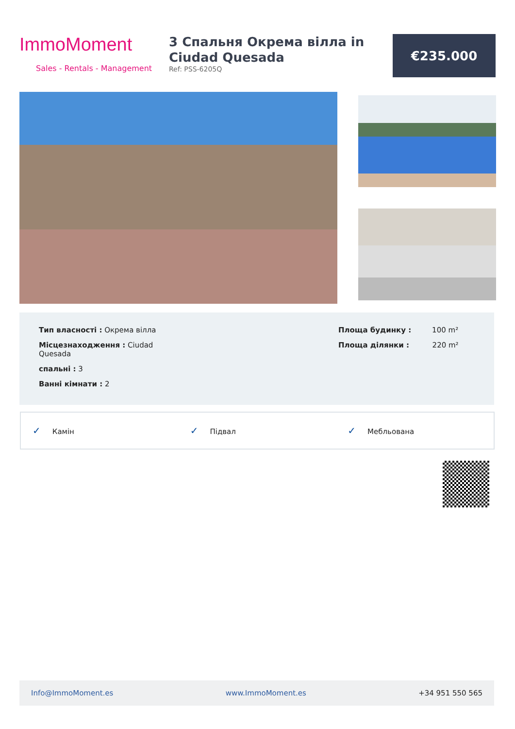ImmoMoment
Sales - Rentals - Management
3 Спальня Окрема вілла in Ciudad Quesada
Ref: PSS-6205Q
€235.000
Тип власності : Окрема вілла
Місцезнаходження : Ciudad Quesada
спальні : 3
Ванні кімнати : 2
Площа будинку : 100 m²
Площа ділянки : 220 m²
✓ Камін
✓ Підвал
✓ Мебльована
Info@ImmoMoment.es www.ImmoMoment.es +34 951 550 565